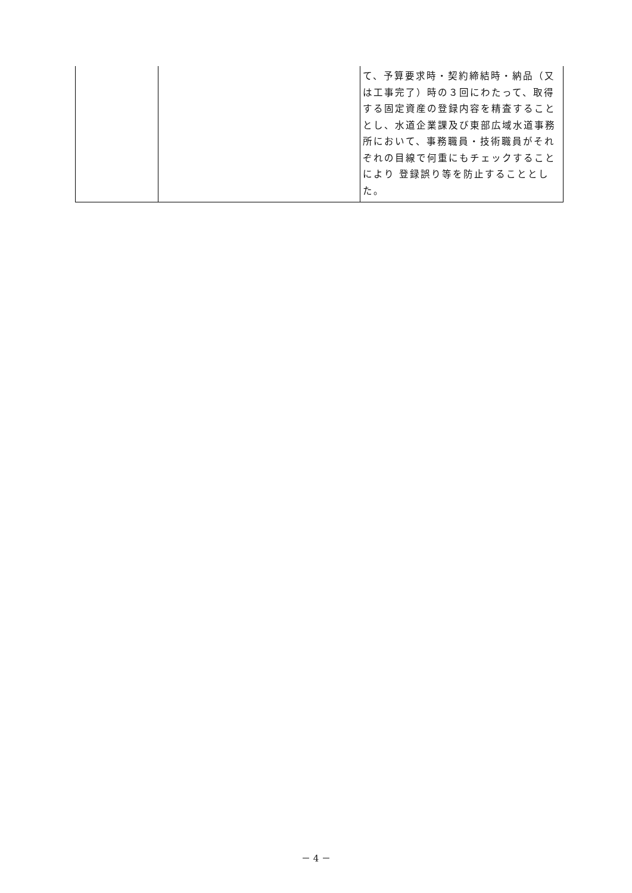| | | て、予算要求時・契約締結時・納品（又は工事完了）時の３回にわたって、取得する固定資産の登録内容を精査することとし、水道企業課及び東部広域水道事務所において、事務職員・技術職員がそれぞれの目線で何重にもチェックすることにより 登録誤り等を防止することとした。 |
－ 4 －